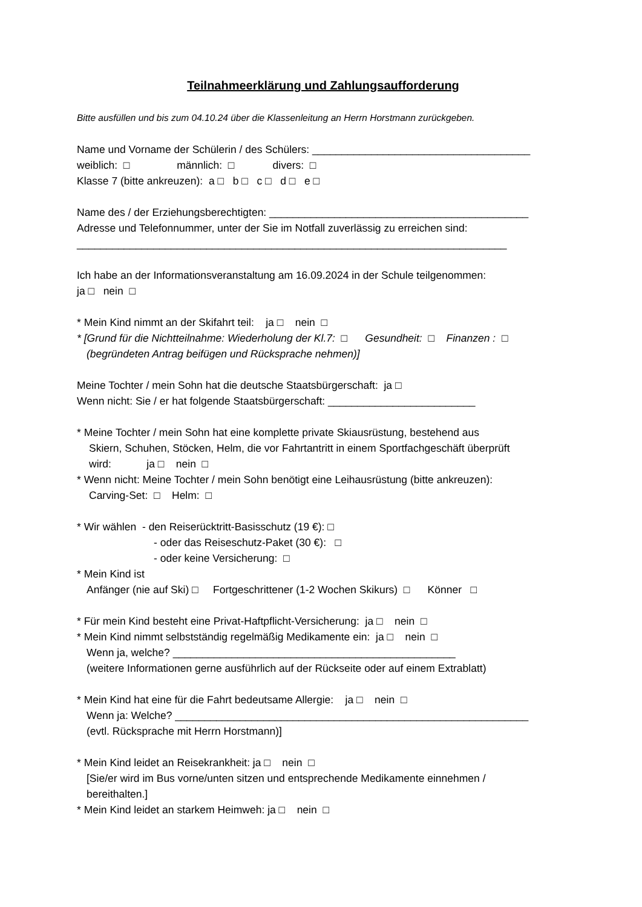Teilnahmeerklärung und Zahlungsaufforderung
Bitte ausfüllen und bis zum 04.10.24 über die Klassenleitung an Herrn Horstmann zurückgeben.
Name und Vorname der Schülerin / des Schülers: _____________________________________
weiblich: □ männlich: □ divers: □
Klasse 7 (bitte ankreuzen): a □ b □ c □ d □ e □
Name des / der Erziehungsberechtigten: ____________________________________________
Adresse und Telefonnummer, unter der Sie im Notfall zuverlässig zu erreichen sind:
_________________________________________________________________________
Ich habe an der Informationsveranstaltung am 16.09.2024 in der Schule teilgenommen:
ja □ nein □
* Mein Kind nimmt an der Skifahrt teil: ja □ nein □
* [Grund für die Nichtteilnahme: Wiederholung der Kl.7: □ Gesundheit: □ Finanzen : □
(begründeten Antrag beifügen und Rücksprache nehmen)]
Meine Tochter / mein Sohn hat die deutsche Staatsbürgerschaft: ja □
Wenn nicht: Sie / er hat folgende Staatsbürgerschaft: _________________________
* Meine Tochter / mein Sohn hat eine komplette private Skiausrüstung, bestehend aus
Skiern, Schuhen, Stöcken, Helm, die vor Fahrtantritt in einem Sportfachgeschäft überprüft
wird: ja □ nein □
* Wenn nicht: Meine Tochter / mein Sohn benötigt eine Leihausrüstung (bitte ankreuzen):
Carving-Set: □ Helm: □
* Wir wählen - den Reiserücktritt-Basisschutz (19 €): □
- oder das Reiseschutz-Paket (30 €): □
- oder keine Versicherung: □
* Mein Kind ist
Anfänger (nie auf Ski) □ Fortgeschrittener (1-2 Wochen Skikurs) □ Könner □
* Für mein Kind besteht eine Privat-Haftpflicht-Versicherung: ja □ nein □
* Mein Kind nimmt selbstständig regelmäßig Medikamente ein: ja □ nein □
Wenn ja, welche? ________________________________________________
(weitere Informationen gerne ausführlich auf der Rückseite oder auf einem Extrablatt)
* Mein Kind hat eine für die Fahrt bedeutsame Allergie: ja □ nein □
Wenn ja: Welche? ____________________________________________________________
(evtl. Rücksprache mit Herrn Horstmann)]
* Mein Kind leidet an Reisekrankheit: ja □ nein □
[Sie/er wird im Bus vorne/unten sitzen und entsprechende Medikamente einnehmen /
bereithalten.]
* Mein Kind leidet an starkem Heimweh: ja □ nein □